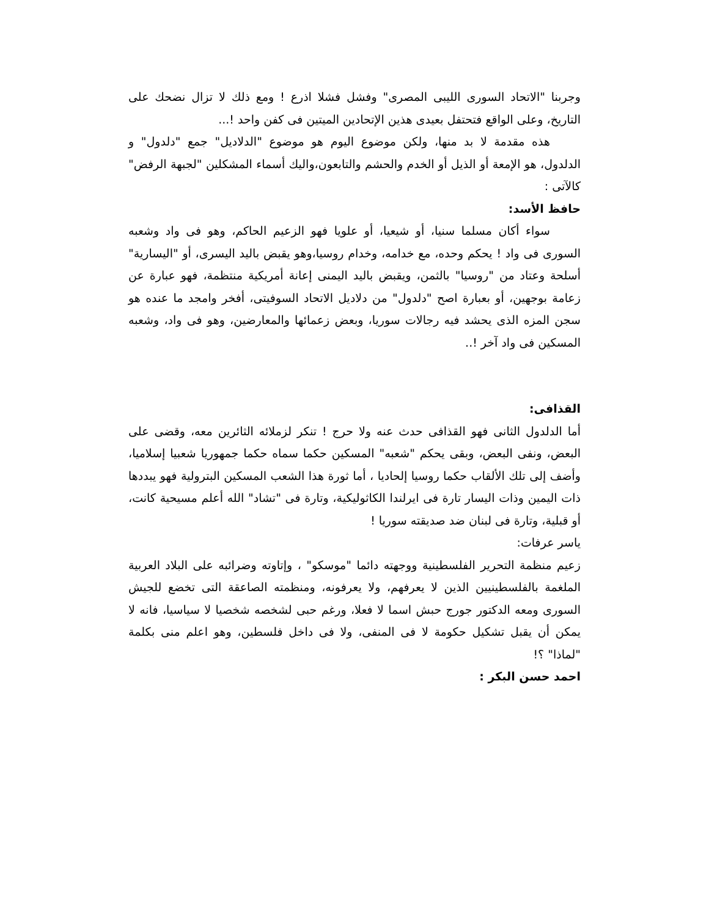وجربنا "الاتحاد السورى الليبى المصرى" وفشل فشلا اذرع ! ومع ذلك لا تزال نضحك على التاريخ، وعلى الواقع فتحتفل بعيدى هذين الإتحادين الميتين فى كفن واحد !...
هذه مقدمة لا بد منها، ولكن موضوع اليوم هو موضوع "الدلاديل" جمع "دلدول" و الدلدول، هو الإمعة أو الذيل أو الخدم والحشم والتابعون،واليك أسماء المشكلين "لجبهة الرفض" كالآتى :
حافظ الأسد:
سواء أكان مسلما سنيا، أو شيعيا، أو علويا فهو الزعيم الحاكم، وهو فى واد وشعبه السورى فى واد ! يحكم وحده، مع خدامه، وخدام روسيا،وهو يقبض باليد اليسرى، أو "اليسارية" أسلحة وعتاد من "روسيا" بالثمن، ويقبض باليد اليمنى إعانة أمريكية منتظمة، فهو عبارة عن زعامة بوجهين، أو بعبارة اصح "دلدول" من دلاديل الاتحاد السوفيتى، أفخر وامجد ما عنده هو سجن المزه الذى يحشد فيه رجالات سوريا، وبعض زعمائها والمعارضين، وهو فى واد، وشعبه المسكين فى واد آخر !..
القذافى:
أما الدلدول الثانى فهو القذافى حدث عنه ولا حرج ! تنكر لزملائه الثائرين معه، وقضى على البعض، ونفى البعض، وبقى يحكم "شعبه" المسكين حكما سماه حكما جمهوريا شعبيا إسلاميا، وأضف إلى تلك الألقاب حكما روسيا إلحاديا ، أما ثورة هذا الشعب المسكين البترولية فهو يبددها ذات اليمين وذات اليسار تارة فى ايرلندا الكاثوليكية، وتارة فى "تشاد" الله أعلم مسيحية كانت، أو قبلية، وتارة فى لبنان ضد صديقته سوريا !
ياسر عرفات:
زعيم منظمة التحرير الفلسطينية ووجهته دائما "موسكو" ، وإتاوته وضرائبه على البلاد العربية الملغمة بالفلسطينيين الذين لا يعرفهم، ولا يعرفونه، ومنظمته الصاعقة التى تخضع للجيش السورى ومعه الدكتور جورج حبش اسما لا فعلا، ورغم حبى لشخصه شخصيا لا سياسيا، فانه لا يمكن أن يقبل تشكيل حكومة لا فى المنفى، ولا فى داخل فلسطين، وهو اعلم منى بكلمة "لماذا" ؟!
احمد حسن البكر :